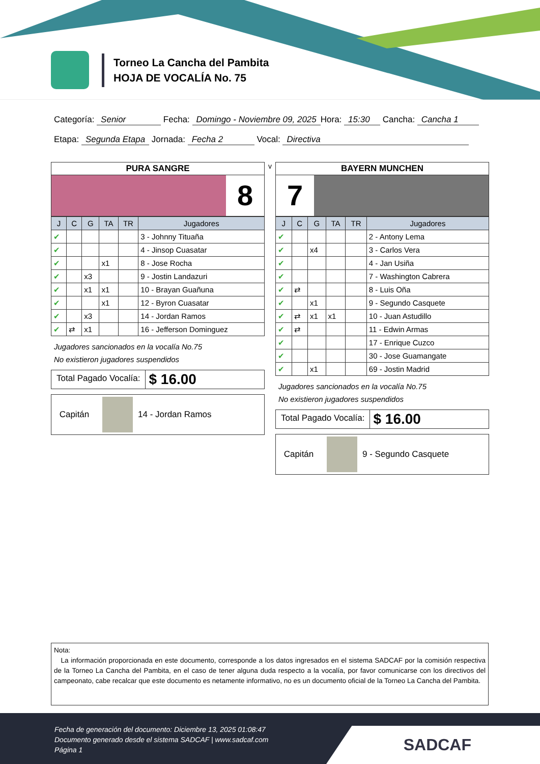Torneo La Cancha del Pambita
HOJA DE VOCALÍA No. 75
Categoría: Senior Fecha: Domingo - Noviembre 09, 2025 Hora: 15:30 Cancha: Cancha 1
Etapa: Segunda Etapa Jornada: Fecha 2 Vocal: Directiva
PURA SANGRE
8
| J | C | G | TA | TR | Jugadores |
| --- | --- | --- | --- | --- | --- |
| ✔ | | | | | 3 - Johnny Tituaña |
| ✔ | | | | | 4 - Jinsop Cuasatar |
| ✔ | | | x1 | | 8 - Jose Rocha |
| ✔ | | x3 | | | 9 - Jostin Landazuri |
| ✔ | | x1 | x1 | | 10 - Brayan Guañuna |
| ✔ | | | x1 | | 12 - Byron Cuasatar |
| ✔ | | x3 | | | 14 - Jordan Ramos |
| ✔ | ⇄ | x1 | | | 16 - Jefferson Dominguez |
Jugadores sancionados en la vocalía No.75
No existieron jugadores suspendidos
Total Pagado Vocalía:
$ 16.00
Capitán
14 - Jordan Ramos
v
BAYERN MUNCHEN
7
| J | C | G | TA | TR | Jugadores |
| --- | --- | --- | --- | --- | --- |
| ✔ | | | | | 2 - Antony Lema |
| ✔ | | x4 | | | 3 - Carlos Vera |
| ✔ | | | | | 4 - Jan Usiña |
| ✔ | | | | | 7 - Washington Cabrera |
| ✔ | ⇄ | | | | 8 - Luis Oña |
| ✔ | | x1 | | | 9 - Segundo Casquete |
| ✔ | ⇄ | x1 | x1 | | 10 - Juan Astudillo |
| ✔ | ⇄ | | | | 11 - Edwin Armas |
| ✔ | | | | | 17 - Enrique Cuzco |
| ✔ | | | | | 30 - Jose Guamangate |
| ✔ | | x1 | | | 69 - Jostin Madrid |
Jugadores sancionados en la vocalía No.75
No existieron jugadores suspendidos
Total Pagado Vocalía:
$ 16.00
Capitán
9 - Segundo Casquete
Nota:
La información proporcionada en este documento, corresponde a los datos ingresados en el sistema SADCAF por la comisión respectiva de la Torneo La Cancha del Pambita, en el caso de tener alguna duda respecto a la vocalía, por favor comunicarse con los directivos del campeonato, cabe recalcar que este documento es netamente informativo, no es un documento oficial de la Torneo La Cancha del Pambita.
Fecha de generación del documento: Diciembre 13, 2025 01:08:47
Documento generado desde el sistema SADCAF | www.sadcaf.com
Página 1
SADCAF